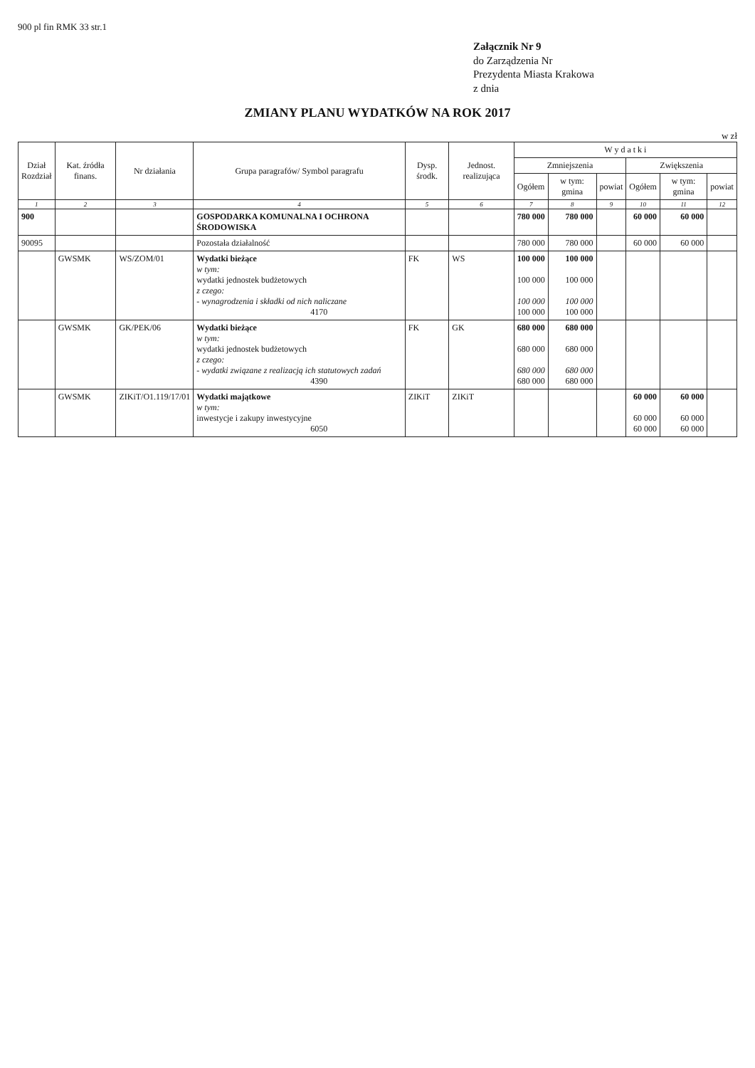900 pl fin RMK 33 str.1
Załącznik Nr 9
do Zarządzenia Nr
Prezydenta Miasta Krakowa
z dnia
ZMIANY PLANU WYDATKÓW NA ROK 2017
w zł
| Dział Rozdział | Kat. źródła finans. | Nr działania | Grupa paragrafów/ Symbol paragrafu | Dysp. środk. | Jednost. realizująca | W y d a t k i | | | | | |
| --- | --- | --- | --- | --- | --- | --- | --- | --- | --- | --- | --- |
| | | | | | | Zmniejszenia | | | Zwiększenia | | |
| | | | | | | Ogółem | w tym: gmina | powiat | Ogółem | w tym: gmina | powiat |
| 1 | 2 | 3 | 4 | 5 | 6 | 7 | 8 | 9 | 10 | 11 | 12 |
| 900 | | | GOSPODARKA KOMUNALNA I OCHRONA ŚRODOWISKA | | | 780 000 | 780 000 | | 60 000 | 60 000 | |
| 90095 | | | Pozostała działalność | | | 780 000 | 780 000 | | 60 000 | 60 000 | |
| | GWSMK | WS/ZOM/01 | Wydatki bieżące w tym: wydatki jednostek budżetowych z czego: - wynagrodzenia i składki od nich naliczane 4170 | FK | WS | 100 000 100 000 100 000 100 000 | 100 000 100 000 100 000 100 000 | | | | |
| | GWSMK | GK/PEK/06 | Wydatki bieżące w tym: wydatki jednostek budżetowych z czego: - wydatki związane z realizacją ich statutowych zadań 4390 | FK | GK | 680 000 680 000 680 000 680 000 | 680 000 680 000 680 000 680 000 | | | | |
| | GWSMK | ZIKiT/O1.119/17/01 | Wydatki majątkowe w tym: inwestycje i zakupy inwestycyjne 6050 | ZIKiT | ZIKiT | | | | 60 000 60 000 60 000 | 60 000 60 000 60 000 | |